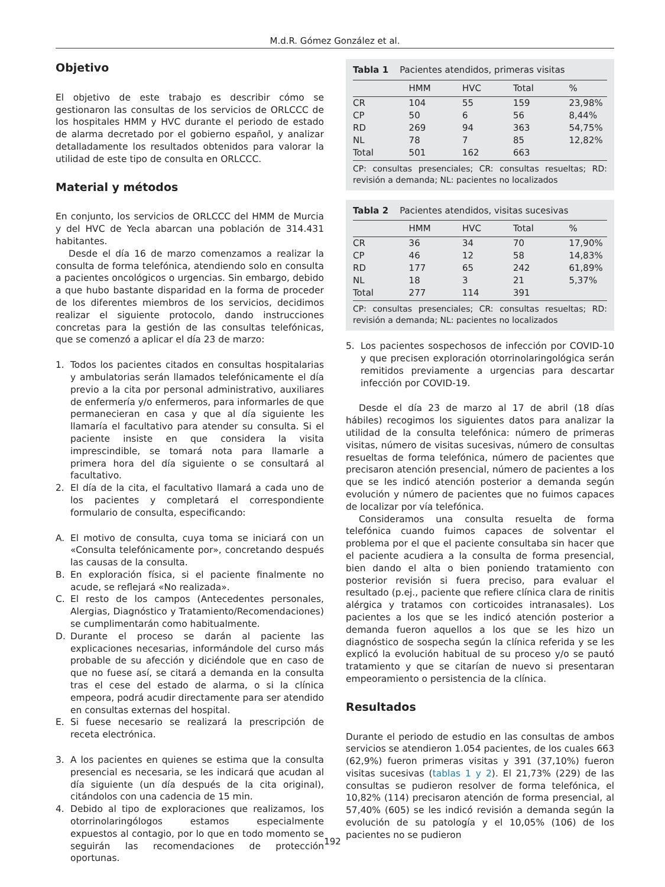M.d.R. Gómez González et al.
Objetivo
El objetivo de este trabajo es describir cómo se gestionaron las consultas de los servicios de ORLCCC de los hospitales HMM y HVC durante el periodo de estado de alarma decretado por el gobierno español, y analizar detalladamente los resultados obtenidos para valorar la utilidad de este tipo de consulta en ORLCCC.
Material y métodos
En conjunto, los servicios de ORLCCC del HMM de Murcia y del HVC de Yecla abarcan una población de 314.431 habitantes.
Desde el día 16 de marzo comenzamos a realizar la consulta de forma telefónica, atendiendo solo en consulta a pacientes oncológicos o urgencias. Sin embargo, debido a que hubo bastante disparidad en la forma de proceder de los diferentes miembros de los servicios, decidimos realizar el siguiente protocolo, dando instrucciones concretas para la gestión de las consultas telefónicas, que se comenzó a aplicar el día 23 de marzo:
1. Todos los pacientes citados en consultas hospitalarias y ambulatorias serán llamados telefónicamente el día previo a la cita por personal administrativo, auxiliares de enfermería y/o enfermeros, para informarles de que permanecieran en casa y que al día siguiente les llamaría el facultativo para atender su consulta. Si el paciente insiste en que considera la visita imprescindible, se tomará nota para llamarle a primera hora del día siguiente o se consultará al facultativo.
2. El día de la cita, el facultativo llamará a cada uno de los pacientes y completará el correspondiente formulario de consulta, especificando:
A. El motivo de consulta, cuya toma se iniciará con un «Consulta telefónicamente por», concretando después las causas de la consulta.
B. En exploración física, si el paciente finalmente no acude, se reflejará «No realizada».
C. El resto de los campos (Antecedentes personales, Alergias, Diagnóstico y Tratamiento/Recomendaciones) se cumplimentarán como habitualmente.
D. Durante el proceso se darán al paciente las explicaciones necesarias, informándole del curso más probable de su afección y diciéndole que en caso de que no fuese así, se citará a demanda en la consulta tras el cese del estado de alarma, o si la clínica empeora, podrá acudir directamente para ser atendido en consultas externas del hospital.
E. Si fuese necesario se realizará la prescripción de receta electrónica.
3. A los pacientes en quienes se estima que la consulta presencial es necesaria, se les indicará que acudan al día siguiente (un día después de la cita original), citándolos con una cadencia de 15 min.
4. Debido al tipo de exploraciones que realizamos, los otorrinolaringólogos estamos especialmente expuestos al contagio, por lo que en todo momento se seguirán las recomendaciones de protección oportunas.
Tabla 1 Pacientes atendidos, primeras visitas
| | HMM | HVC | Total | % |
| --- | --- | --- | --- | --- |
| CR | 104 | 55 | 159 | 23,98% |
| CP | 50 | 6 | 56 | 8,44% |
| RD | 269 | 94 | 363 | 54,75% |
| NL | 78 | 7 | 85 | 12,82% |
| Total | 501 | 162 | 663 | |
CP: consultas presenciales; CR: consultas resueltas; RD: revisión a demanda; NL: pacientes no localizados
Tabla 2 Pacientes atendidos, visitas sucesivas
| | HMM | HVC | Total | % |
| --- | --- | --- | --- | --- |
| CR | 36 | 34 | 70 | 17,90% |
| CP | 46 | 12 | 58 | 14,83% |
| RD | 177 | 65 | 242 | 61,89% |
| NL | 18 | 3 | 21 | 5,37% |
| Total | 277 | 114 | 391 | |
CP: consultas presenciales; CR: consultas resueltas; RD: revisión a demanda; NL: pacientes no localizados
5. Los pacientes sospechosos de infección por COVID-10 y que precisen exploración otorrinolaringológica serán remitidos previamente a urgencias para descartar infección por COVID-19.
Desde el día 23 de marzo al 17 de abril (18 días hábiles) recogimos los siguientes datos para analizar la utilidad de la consulta telefónica: número de primeras visitas, número de visitas sucesivas, número de consultas resueltas de forma telefónica, número de pacientes que precisaron atención presencial, número de pacientes a los que se les indicó atención posterior a demanda según evolución y número de pacientes que no fuimos capaces de localizar por vía telefónica.
Consideramos una consulta resuelta de forma telefónica cuando fuimos capaces de solventar el problema por el que el paciente consultaba sin hacer que el paciente acudiera a la consulta de forma presencial, bien dando el alta o bien poniendo tratamiento con posterior revisión si fuera preciso, para evaluar el resultado (p.ej., paciente que refiere clínica clara de rinitis alérgica y tratamos con corticoides intranasales). Los pacientes a los que se les indicó atención posterior a demanda fueron aquellos a los que se les hizo un diagnóstico de sospecha según la clínica referida y se les explicó la evolución habitual de su proceso y/o se pautó tratamiento y que se citarían de nuevo si presentaran empeoramiento o persistencia de la clínica.
Resultados
Durante el periodo de estudio en las consultas de ambos servicios se atendieron 1.054 pacientes, de los cuales 663 (62,9%) fueron primeras visitas y 391 (37,10%) fueron visitas sucesivas (tablas 1 y 2). El 21,73% (229) de las consultas se pudieron resolver de forma telefónica, el 10,82% (114) precisaron atención de forma presencial, al 57,40% (605) se les indicó revisión a demanda según la evolución de su patología y el 10,05% (106) de los pacientes no se pudieron
192